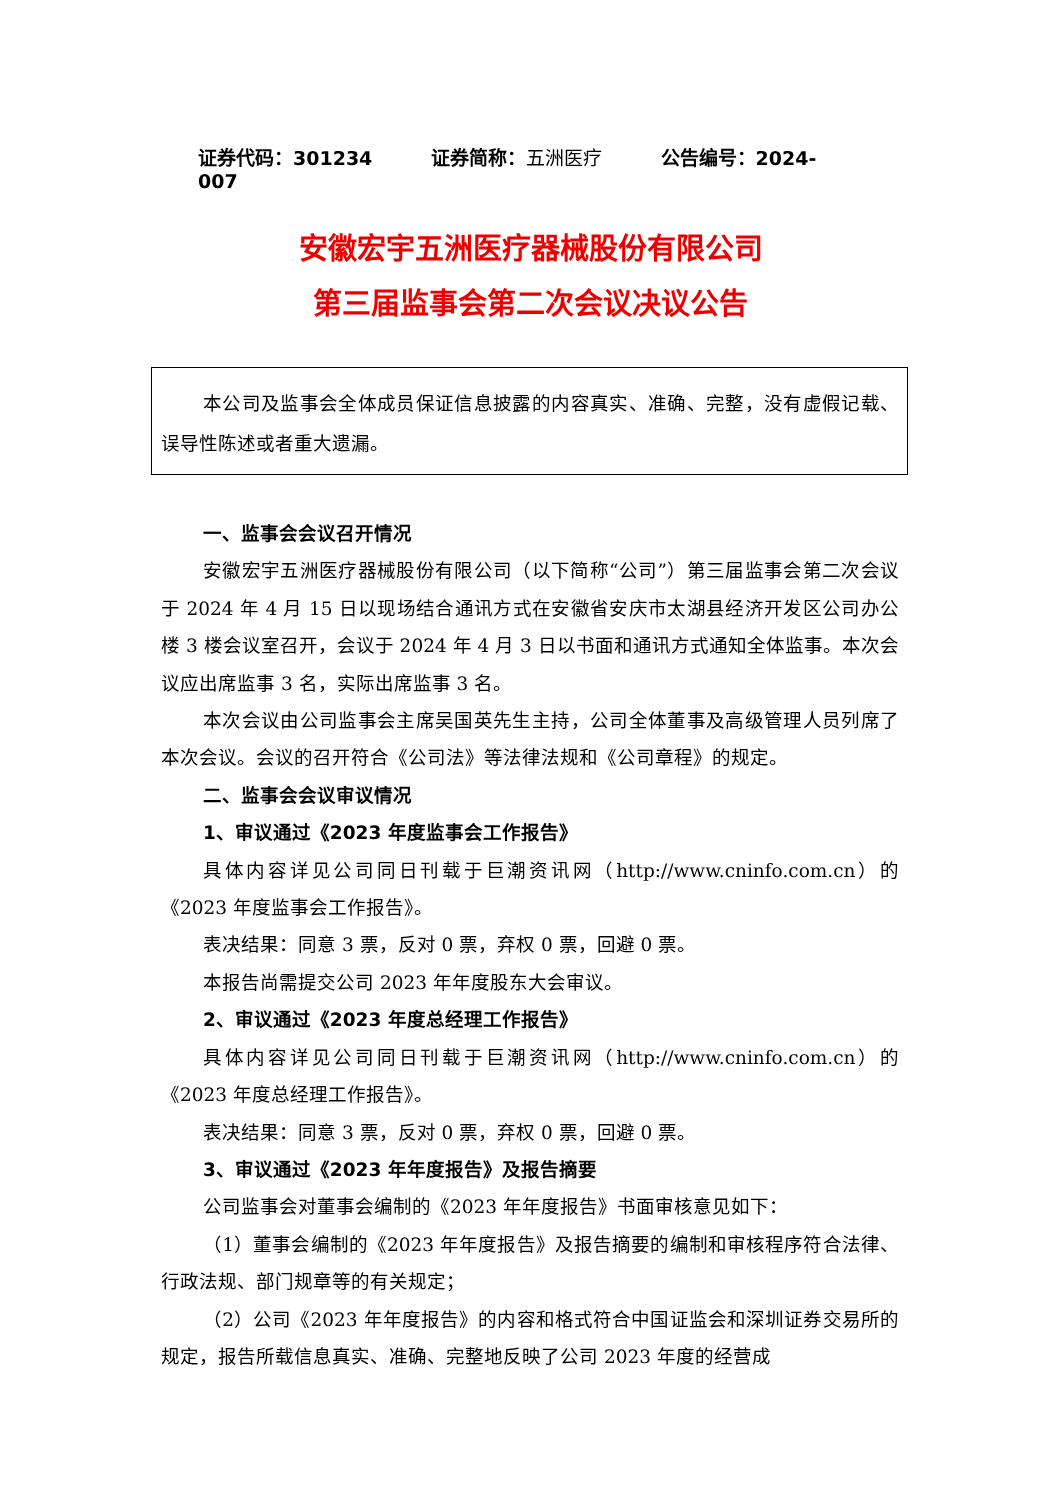证券代码：301234 证券简称：五洲医疗 公告编号：2024-007
安徽宏宇五洲医疗器械股份有限公司
第三届监事会第二次会议决议公告
本公司及监事会全体成员保证信息披露的内容真实、准确、完整，没有虚假记载、误导性陈述或者重大遗漏。
一、监事会会议召开情况
安徽宏宇五洲医疗器械股份有限公司（以下简称“公司”）第三届监事会第二次会议于 2024 年 4 月 15 日以现场结合通讯方式在安徽省安庆市太湖县经济开发区公司办公楼 3 楼会议室召开，会议于 2024 年 4 月 3 日以书面和通讯方式通知全体监事。本次会议应出席监事 3 名，实际出席监事 3 名。
本次会议由公司监事会主席吴国英先生主持，公司全体董事及高级管理人员列席了本次会议。会议的召开符合《公司法》等法律法规和《公司章程》的规定。
二、监事会会议审议情况
1、审议通过《2023 年度监事会工作报告》
具体内容详见公司同日刊载于巨潮资讯网（http://www.cninfo.com.cn）的《2023 年度监事会工作报告》。
表决结果：同意 3 票，反对 0 票，弃权 0 票，回避 0 票。
本报告尚需提交公司 2023 年年度股东大会审议。
2、审议通过《2023 年度总经理工作报告》
具体内容详见公司同日刊载于巨潮资讯网（http://www.cninfo.com.cn）的《2023 年度总经理工作报告》。
表决结果：同意 3 票，反对 0 票，弃权 0 票，回避 0 票。
3、审议通过《2023 年年度报告》及报告摘要
公司监事会对董事会编制的《2023 年年度报告》书面审核意见如下：
（1）董事会编制的《2023 年年度报告》及报告摘要的编制和审核程序符合法律、行政法规、部门规章等的有关规定；
（2）公司《2023 年年度报告》的内容和格式符合中国证监会和深圳证券交易所的规定，报告所载信息真实、准确、完整地反映了公司 2023 年度的经营成